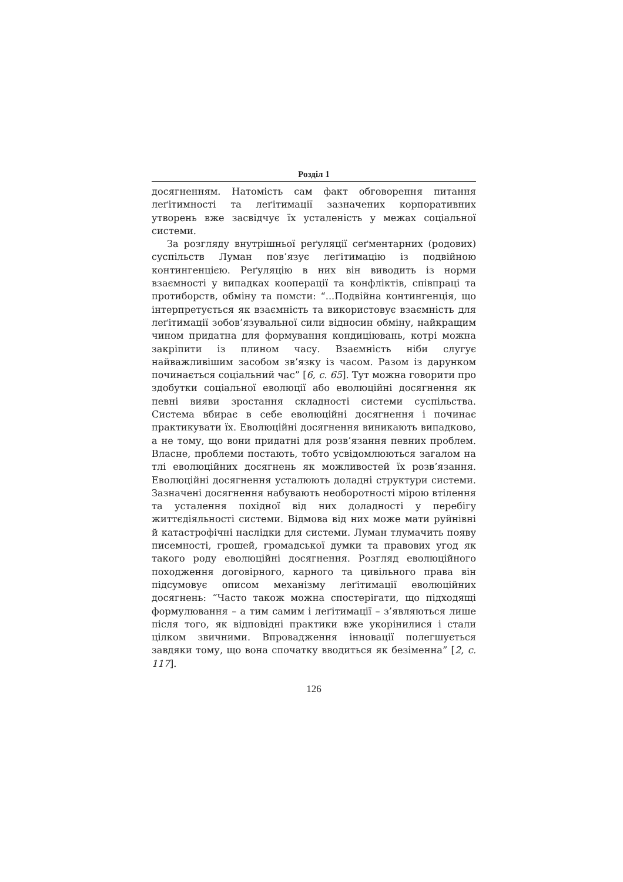Розділ 1
досягненням. Натомість сам факт обговорення питання леґітимності та леґітимації зазначених корпоративних утворень вже засвідчує їх усталеність у межах соціальної системи.
За розгляду внутрішньої реґуляції сеґментарних (родових) суспільств Луман пов’язує леґітимацію із подвійною контингенцією. Реґуляцію в них він виводить із норми взаємності у випадках кооперації та конфліктів, співпраці та протиборств, обміну та помсти: “...Подвійна контингенція, що інтерпретується як взаємність та використовує взаємність для леґітимації зобов’язувальної сили відносин обміну, найкращим чином придатна для формування кондиціювань, котрі можна закріпити із плином часу. Взаємність ніби слугує найважливішим засобом зв’язку із часом. Разом із дарунком починається соціальний час” [6, с. 65]. Тут можна говорити про здобутки соціальної еволюції або еволюційні досягнення як певні вияви зростання складності системи суспільства. Система вбирає в себе еволюційні досягнення і починає практикувати їх. Еволюційні досягнення виникають випадково, а не тому, що вони придатні для розв’язання певних проблем. Власне, проблеми постають, тобто усвідомлюються загалом на тлі еволюційних досягнень як можливостей їх розв’язання. Еволюційні досягнення усталюють доладні структури системи. Зазначені досягнення набувають необоротності мірою втілення та усталення похідної від них доладності у перебігу життєдіяльності системи. Відмова від них може мати руйнівні й катастрофічні наслідки для системи. Луман тлумачить появу писемності, грошей, громадської думки та правових угод як такого роду еволюційні досягнення. Розгляд еволюційного походження договірного, карного та цивільного права він підсумовує описом механізму леґітимації еволюційних досягнень: “Часто також можна спостерігати, що підходящі формулювання – а тим самим і леґітимації – з’являються лише після того, як відповідні практики вже укорінилися і стали цілком звичними. Впровадження інновації полегшується завдяки тому, що вона спочатку вводиться як безіменна” [2, с. 117].
126